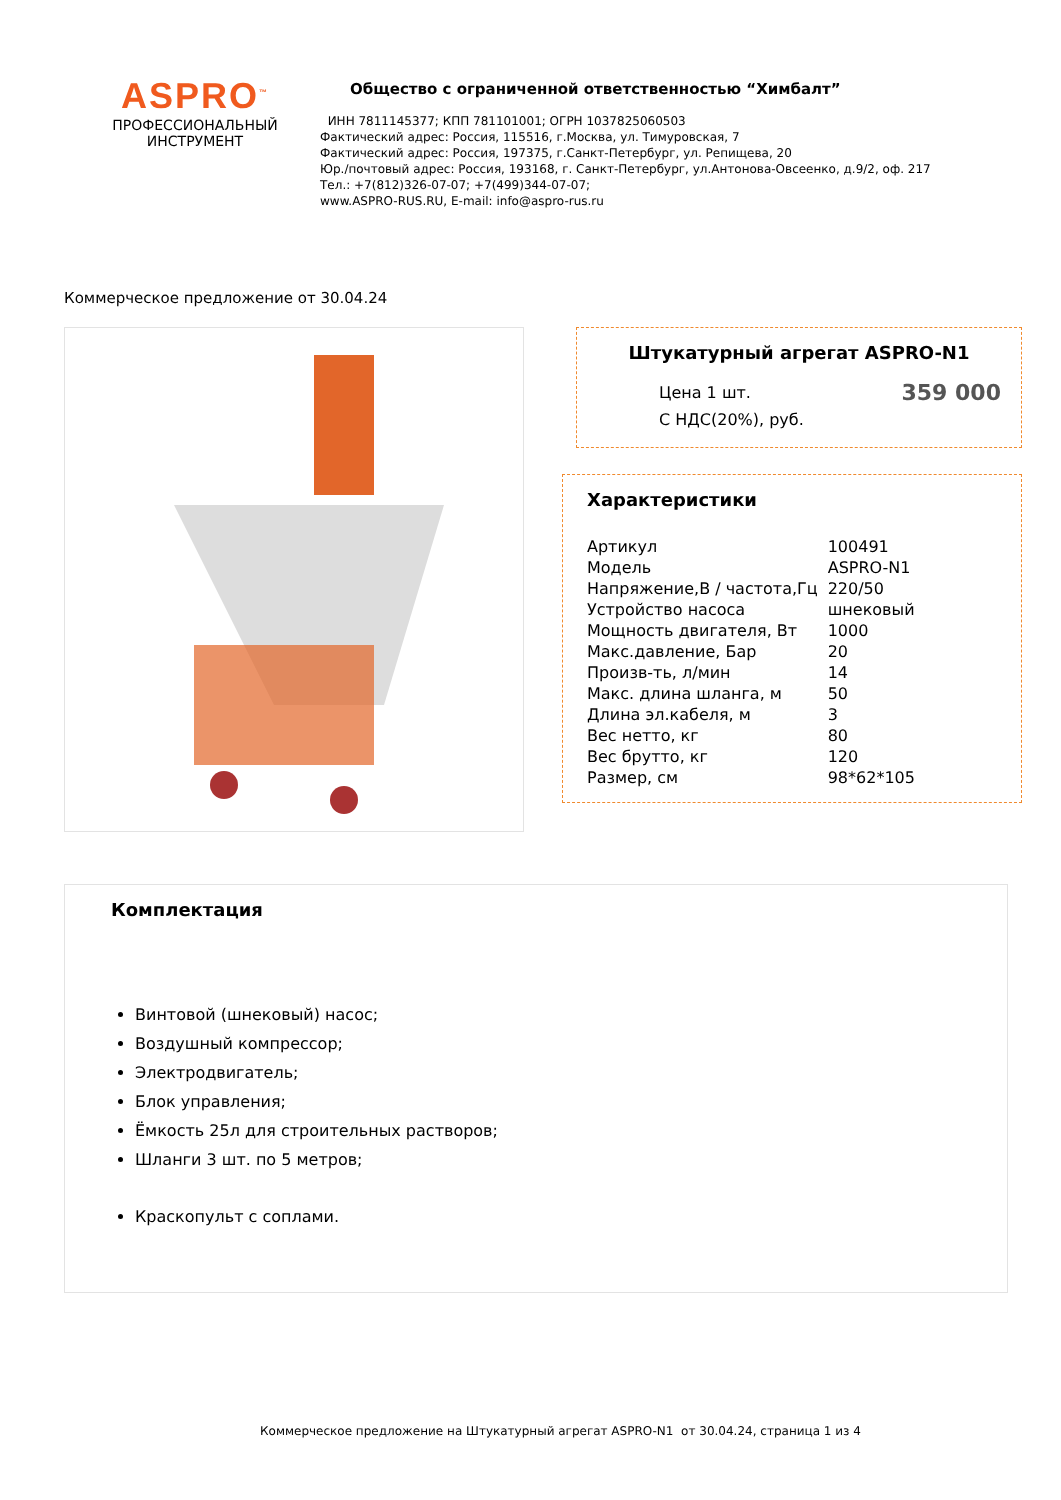ASPRO<sup>™</sup>
ПРОФЕССИОНАЛЬНЫЙ
ИНСТРУМЕНТ
Общество с ограниченной ответственностью “Химбалт”
ИНН 7811145377; КПП 781101001; ОГРН 1037825060503
Фактический адрес: Россия, 115516, г.Москва, ул. Тимуровская, 7
Фактический адрес: Россия, 197375, г.Санкт-Петербург, ул. Репищева, 20
Юр./почтовый адрес: Россия, 193168, г. Санкт-Петербург, ул.Антонова-Овсеенко, д.9/2, оф. 217
Тел.: +7(812)326-07-07; +7(499)344-07-07;
www.ASPRO-RUS.RU, E-mail: info@aspro-rus.ru
Коммерческое предложение от 30.04.24
Штукатурный агрегат ASPRO-N1
Цена 1 шт.
С НДС(20%), руб.
359 000
Характеристики
| Артикул | 100491 |
| Модель | ASPRO-N1 |
| Напряжение,В / частота,Гц | 220/50 |
| Устройство насоса | шнековый |
| Мощность двигателя, Вт | 1000 |
| Макс.давление, Бар | 20 |
| Произв-ть, л/мин | 14 |
| Макс. длина шланга, м | 50 |
| Длина эл.кабеля, м | 3 |
| Вес нетто, кг | 80 |
| Вес брутто, кг | 120 |
| Размер, см | 98*62*105 |
Комплектация
Винтовой (шнековый) насос;
Воздушный компрессор;
Электродвигатель;
Блок управления;
Ёмкость 25л для строительных растворов;
Шланги 3 шт. по 5 метров;
Краскопульт с соплами.
Коммерческое предложение на Штукатурный агрегат ASPRO-N1 от 30.04.24, страница 1 из 4